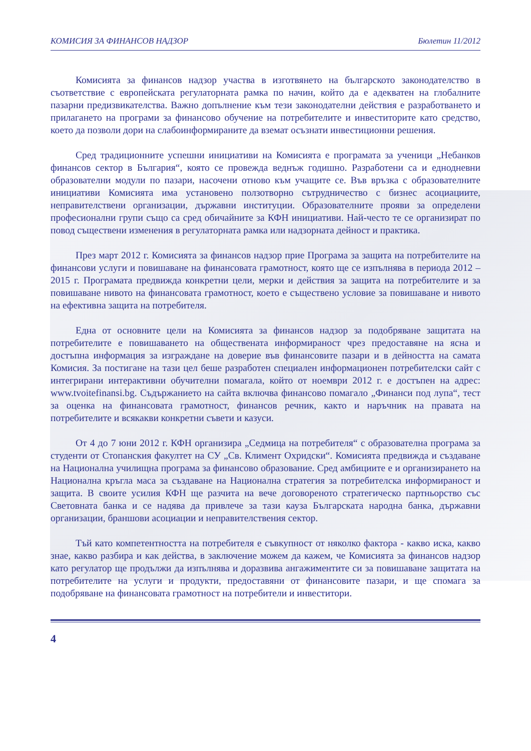КОМИСИЯ ЗА ФИНАНСОВ НАДЗОР Бюлетин 11/2012
Комисията за финансов надзор участва в изготвянето на българското законодателство в съответствие с европейската регулаторната рамка по начин, който да е адекватен на глобалните пазарни предизвикателства. Важно допълнение към тези законодателни действия е разработването и прилагането на програми за финансово обучение на потребителите и инвеститорите като средство, което да позволи дори на слабоинформираните да вземат осъзнати инвестиционни решения.
Сред традиционните успешни инициативи на Комисията е програмата за ученици „Небанков финансов сектор в България“, която се провежда веднъж годишно. Разработени са и еднодневни образователни модули по пазари, насочени отново към учащите се. Във връзка с образователните инициативи Комисията има установено ползотворно сътрудничество с бизнес асоциациите, неправителствени организации, държавни институции. Образователните прояви за определени професионални групи също са сред обичайните за КФН инициативи. Най-често те се организират по повод съществени изменения в регулаторната рамка или надзорната дейност и практика.
През март 2012 г. Комисията за финансов надзор прие Програма за защита на потребителите на финансови услуги и повишаване на финансовата грамотност, която ще се изпълнява в периода 2012 – 2015 г. Програмата предвижда конкретни цели, мерки и действия за защита на потребителите и за повишаване нивото на финансовата грамотност, което е съществено условие за повишаване и нивото на ефективна защита на потребителя.
Една от основните цели на Комисията за финансов надзор за подобряване защитата на потребителите е повишаването на обществената информираност чрез предоставяне на ясна и достъпна информация за изграждане на доверие във финансовите пазари и в дейността на самата Комисия. За постигане на тази цел беше разработен специален информационен потребителски сайт с интегрирани интерактивни обучителни помагала, който от ноември 2012 г. е достъпен на адрес: www.tvoitefinansi.bg. Съдържанието на сайта включва финансово помагало „Финанси под лупа“, тест за оценка на финансовата грамотност, финансов речник, както и наръчник на правата на потребителите и всякакви конкретни съвети и казуси.
От 4 до 7 юни 2012 г. КФН организира „Седмица на потребителя“ с образователна програма за студенти от Стопанския факултет на СУ „Св. Климент Охридски“. Комисията предвижда и създаване на Национална училищна програма за финансово образование. Сред амбициите е и организирането на Национална кръгла маса за създаване на Национална стратегия за потребителска информираност и защита. В своите усилия КФН ще разчита на вече договореното стратегическо партньорство със Световната банка и се надява да привлече за тази кауза Българската народна банка, държавни организации, браншови асоциации и неправителствения сектор.
Тъй като компетентността на потребителя е съвкупност от няколко фактора - какво иска, какво знае, какво разбира и как действа, в заключение можем да кажем, че Комисията за финансов надзор като регулатор ще продължи да изпълнява и доразвива ангажиментите си за повишаване защитата на потребителите на услуги и продукти, предоставяни от финансовите пазари, и ще спомага за подобряване на финансовата грамотност на потребители и инвеститори.
4